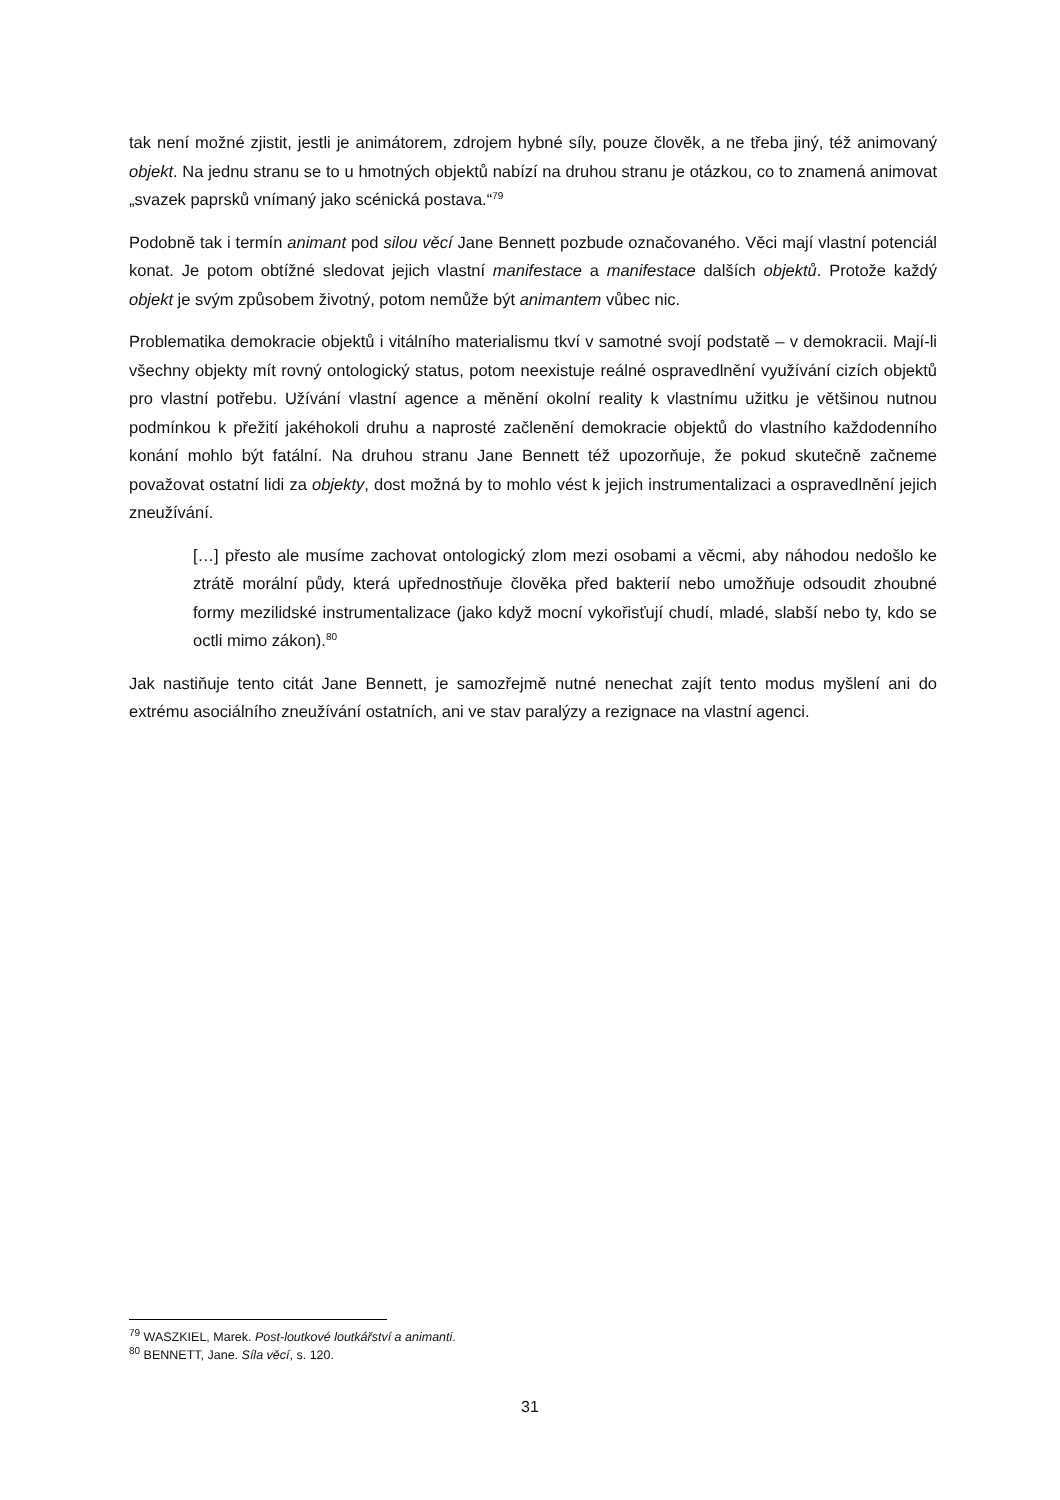tak není možné zjistit, jestli je animátorem, zdrojem hybné síly, pouze člověk, a ne třeba jiný, též animovaný objekt. Na jednu stranu se to u hmotných objektů nabízí na druhou stranu je otázkou, co to znamená animovat „svazek paprsků vnímaný jako scénická postava.“<sup>79</sup>
Podobně tak i termín animant pod silou věcí Jane Bennett pozbude označovaného. Věci mají vlastní potenciál konat. Je potom obtížné sledovat jejich vlastní manifestace a manifestace dalších objektů. Protože každý objekt je svým způsobem životný, potom nemůže být animantem vůbec nic.
Problematika demokracie objektů i vitálního materialismu tkví v samotné svojí podstatě – v demokracii. Mají-li všechny objekty mít rovný ontologický status, potom neexistuje reálné ospravedlnění využívání cizích objektů pro vlastní potřebu. Užívání vlastní agence a měnění okolní reality k vlastnímu užitku je většinou nutnou podmínkou k přežití jakéhokoli druhu a naprosté začlenění demokracie objektů do vlastního každodenního konání mohlo být fatální. Na druhou stranu Jane Bennett též upozorňuje, že pokud skutečně začneme považovat ostatní lidi za objekty, dost možná by to mohlo vést k jejich instrumentalizaci a ospravedlnění jejich zneužívání.
[…] přesto ale musíme zachovat ontologický zlom mezi osobami a věcmi, aby náhodou nedošlo ke ztrátě morální půdy, která upřednostňuje člověka před bakterií nebo umožňuje odsoudit zhoubné formy mezilidské instrumentalizace (jako když mocní vykořisťují chudí, mladé, slabší nebo ty, kdo se octli mimo zákon).<sup>80</sup>
Jak nastiňuje tento citát Jane Bennett, je samozřejmě nutné nenechat zajít tento modus myšlení ani do extrému asociálního zneužívání ostatních, ani ve stav paralýzy a rezignace na vlastní agenci.
<sup>79</sup> WASZKIEL, Marek. Post-loutkové loutkářství a animanti.
<sup>80</sup> BENNETT, Jane. Síla věcí, s. 120.
31